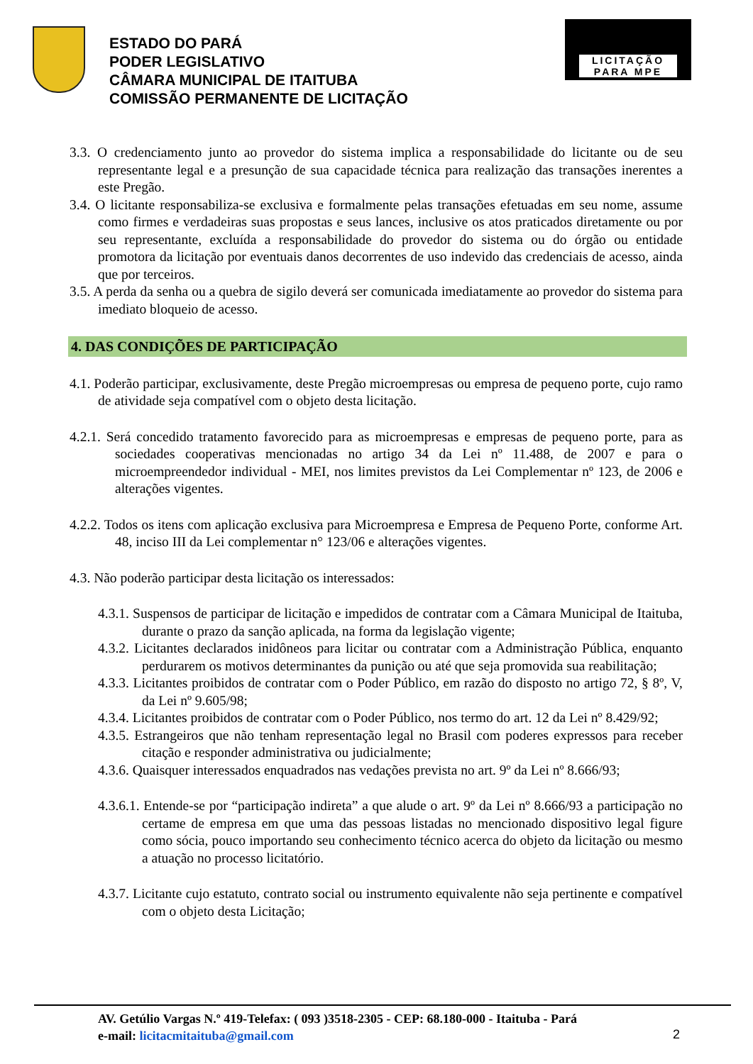ESTADO DO PARÁ
PODER LEGISLATIVO
CÂMARA MUNICIPAL DE ITAITUBA
COMISSÃO PERMANENTE DE LICITAÇÃO
LICITAÇÃO
PARA MPE
3.3. O credenciamento junto ao provedor do sistema implica a responsabilidade do licitante ou de seu representante legal e a presunção de sua capacidade técnica para realização das transações inerentes a este Pregão.
3.4. O licitante responsabiliza-se exclusiva e formalmente pelas transações efetuadas em seu nome, assume como firmes e verdadeiras suas propostas e seus lances, inclusive os atos praticados diretamente ou por seu representante, excluída a responsabilidade do provedor do sistema ou do órgão ou entidade promotora da licitação por eventuais danos decorrentes de uso indevido das credenciais de acesso, ainda que por terceiros.
3.5. A perda da senha ou a quebra de sigilo deverá ser comunicada imediatamente ao provedor do sistema para imediato bloqueio de acesso.
4. DAS CONDIÇÕES DE PARTICIPAÇÃO
4.1. Poderão participar, exclusivamente, deste Pregão microempresas ou empresa de pequeno porte, cujo ramo de atividade seja compatível com o objeto desta licitação.
4.2.1. Será concedido tratamento favorecido para as microempresas e empresas de pequeno porte, para as sociedades cooperativas mencionadas no artigo 34 da Lei nº 11.488, de 2007 e para o microempreendedor individual - MEI, nos limites previstos da Lei Complementar nº 123, de 2006 e alterações vigentes.
4.2.2. Todos os itens com aplicação exclusiva para Microempresa e Empresa de Pequeno Porte, conforme Art. 48, inciso III da Lei complementar n° 123/06 e alterações vigentes.
4.3. Não poderão participar desta licitação os interessados:
4.3.1. Suspensos de participar de licitação e impedidos de contratar com a Câmara Municipal de Itaituba, durante o prazo da sanção aplicada, na forma da legislação vigente;
4.3.2. Licitantes declarados inidôneos para licitar ou contratar com a Administração Pública, enquanto perdurarem os motivos determinantes da punição ou até que seja promovida sua reabilitação;
4.3.3. Licitantes proibidos de contratar com o Poder Público, em razão do disposto no artigo 72, § 8º, V, da Lei nº 9.605/98;
4.3.4. Licitantes proibidos de contratar com o Poder Público, nos termo do art. 12 da Lei nº 8.429/92;
4.3.5. Estrangeiros que não tenham representação legal no Brasil com poderes expressos para receber citação e responder administrativa ou judicialmente;
4.3.6. Quaisquer interessados enquadrados nas vedações prevista no art. 9º da Lei nº 8.666/93;
4.3.6.1. Entende-se por “participação indireta” a que alude o art. 9º da Lei nº 8.666/93 a participação no certame de empresa em que uma das pessoas listadas no mencionado dispositivo legal figure como sócia, pouco importando seu conhecimento técnico acerca do objeto da licitação ou mesmo a atuação no processo licitatório.
4.3.7. Licitante cujo estatuto, contrato social ou instrumento equivalente não seja pertinente e compatível com o objeto desta Licitação;
AV. Getúlio Vargas N.º 419-Telefax: ( 093 )3518-2305 - CEP: 68.180-000 - Itaituba - Pará
e-mail: licitacmitaituba@gmail.com
2